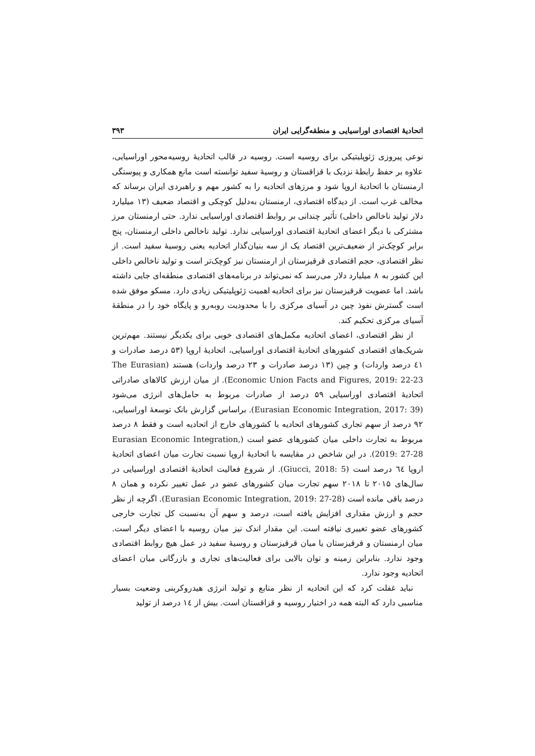اتحادیهٔ اقتصادی اوراسیایی و منطقه‌گرایی ایران ۳۹۳
نوعی پیروزی ژئوپلیتیکی برای روسیه است. روسیه در قالب اتحادیهٔ روسیه‌محور اوراسیایی، علاوه بر حفظ رابطهٔ نزدیک با قزاقستان و روسیهٔ سفید توانسته است مانع همکاری و پیوستگی ارمنستان با اتحادیهٔ اروپا شود و مرزهای اتحادیه را به کشور مهم و راهبردی ایران برساند که مخالف غرب است. از دیدگاه اقتصادی، ارمنستان به‌دلیل کوچکی و اقتصاد ضعیف (۱۳ میلیارد دلار تولید ناخالص داخلی) تأثیر چندانی بر روابط اقتصادی اوراسیایی ندارد. حتی ارمنستان مرز مشترکی با دیگر اعضای اتحادیهٔ اقتصادی اوراسیایی ندارد. تولید ناخالص داخلی ارمنستان، پنج برابر کوچک‌تر از ضعیف‌ترین اقتصاد یک از سه بنیان‌گذار اتحادیه یعنی روسیهٔ سفید است. از نظر اقتصادی، حجم اقتصادی قرقیزستان از ارمنستان نیز کوچک‌تر است و تولید ناخالص داخلی این کشور به ۸ میلیارد دلار می‌رسد که نمی‌تواند در برنامه‌های اقتصادی منطقه‌ای جایی داشته باشد. اما عضویت قرقیزستان نیز برای اتحادیه اهمیت ژئوپلیتیکی زیادی دارد. مسکو موفق شده است گسترش نفوذ چین در آسیای مرکزی را با محدودیت روبه‌رو و پایگاه خود را در منطقهٔ آسیای مرکزی تحکیم کند.
از نظر اقتصادی، اعضای اتحادیه مکمل‌های اقتصادی خوبی برای یکدیگر نیستند. مهم‌ترین شریک‌های اقتصادی کشورهای اتحادیهٔ اقتصادی اوراسیایی، اتحادیهٔ اروپا (۵۳ درصد صادرات و ٤١ درصد واردات) و چین (۱۳ درصد صادرات و ۲۳ درصد واردات) هستند (The Eurasian Economic Union Facts and Figures, 2019: 22-23). از میان ارزش کالاهای صادراتی اتحادیهٔ اقتصادی اوراسیایی ۵۹ درصد از صادرات مربوط به حامل‌های انرژی می‌شود (Eurasian Economic Integration, 2017: 39). براساس گزارش بانک توسعهٔ اوراسیایی، ۹۲ درصد از سهم تجاری کشورهای اتحادیه با کشورهای خارج از اتحادیه است و فقط ۸ درصد مربوط به تجارت داخلی میان کشورهای عضو است (Eurasian Economic Integration, 2019: 27-28). در این شاخص در مقایسه با اتحادیهٔ اروپا نسبت تجارت میان اعضای اتحادیهٔ اروپا ٦٤ درصد است (Giucci, 2018: 5). از شروع فعالیت اتحادیهٔ اقتصادی اوراسیایی در سال‌های ۲۰۱۵ تا ۲۰۱۸ سهم تجارت میان کشورهای عضو در عمل تغییر نکرده و همان ۸ درصد باقی مانده است (Eurasian Economic Integration, 2019: 27-28). اگرچه از نظر حجم و ارزش مقداری افزایش یافته است، درصد و سهم آن به‌نسبت کل تجارت خارجی کشورهای عضو تغییری نیافته است. این مقدار اندک نیز میان روسیه با اعضای دیگر است. میان ارمنستان و قرقیزستان یا میان قرقیزستان و روسیهٔ سفید در عمل هیچ روابط اقتصادی وجود ندارد. بنابراین زمینه و توان بالایی برای فعالیت‌های تجاری و بازرگانی میان اعضای اتحادیه وجود ندارد.
نباید غفلت کرد که این اتحادیه از نظر منابع و تولید انرژی هیدروکربنی وضعیت بسیار مناسبی دارد که البته همه در اختیار روسیه و قزاقستان است. بیش از ١٤ درصد از تولید